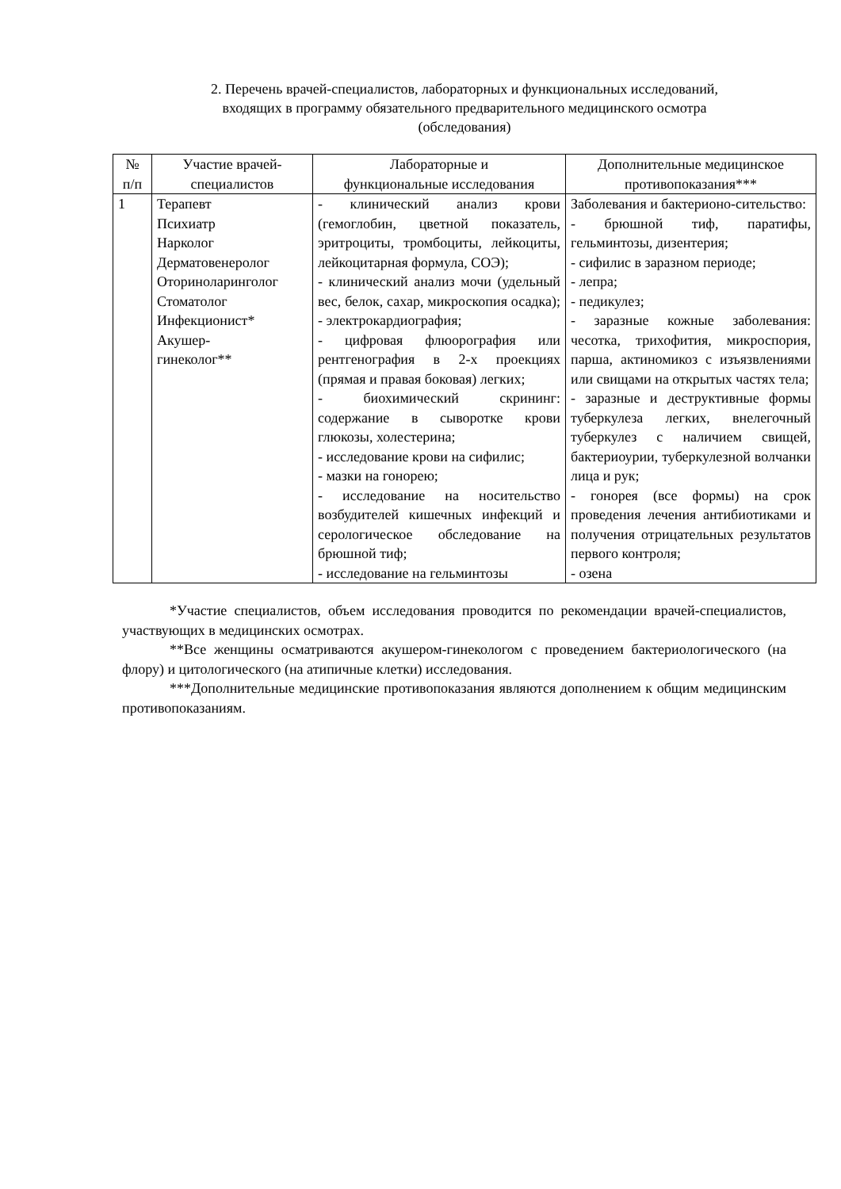2. Перечень врачей-специалистов, лабораторных и функциональных исследований,
входящих в программу обязательного предварительного медицинского осмотра
(обследования)
| № п/п | Участие врачей- специалистов | Лабораторные и функциональные исследования | Дополнительные медицинское противопоказания*** |
| --- | --- | --- | --- |
| 1 | Терапевт Психиатр Нарколог Дерматовенеролог Оториноларинголог Стоматолог Инфекционист* Акушер- гинеколог** | - клинический анализ крови (гемоглобин, цветной показатель, эритроциты, тромбоциты, лейкоциты, лейкоцитарная формула, СОЭ); - клинический анализ мочи (удельный вес, белок, сахар, микроскопия осадка); - электрокардиография; - цифровая флюорография или рентгенография в 2-х проекциях (прямая и правая боковая) легких; - биохимический скрининг: содержание в сыворотке крови глюкозы, холестерина; - исследование крови на сифилис; - мазки на гонорею; - исследование на носительство возбудителей кишечных инфекций и серологическое обследование на брюшной тиф; - исследование на гельминтозы | Заболевания и бактерионо-сительство: - брюшной тиф, паратифы, гельминтозы, дизентерия; - сифилис в заразном периоде; - лепра; - педикулез; - заразные кожные заболевания: чесотка, трихофития, микроспория, парша, актиномикоз с изъязвлениями или свищами на открытых частях тела; - заразные и деструктивные формы туберкулеза легких, внелегочный туберкулез с наличием свищей, бактериоурии, туберкулезной волчанки лица и рук; - гонорея (все формы) на срок проведения лечения антибиотиками и получения отрицательных результатов первого контроля; - озена |
*Участие специалистов, объем исследования проводится по рекомендации врачей-специалистов, участвующих в медицинских осмотрах.
**Все женщины осматриваются акушером-гинекологом с проведением бактериологического (на флору) и цитологического (на атипичные клетки) исследования.
***Дополнительные медицинские противопоказания являются дополнением к общим медицинским противопоказаниям.